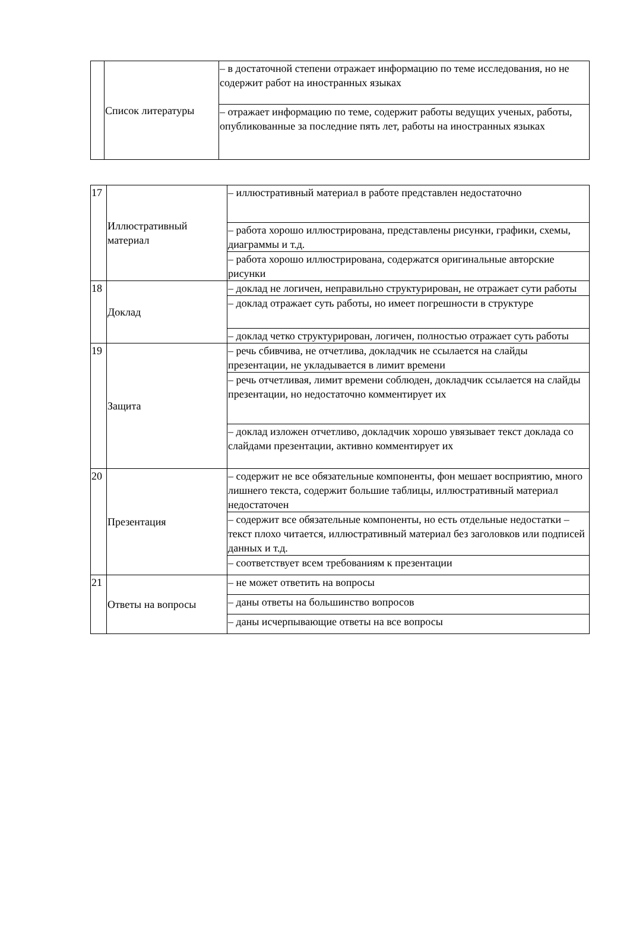| | Список литературы | – в достаточной степени отражает информацию по теме исследования, но не содержит работ на иностранных языках |
| | | – отражает информацию по теме, содержит работы ведущих ученых, работы, опубликованные за последние пять лет, работы на иностранных языках |
| 17 | Иллюстративный материал | – иллюстративный материал в работе представлен недостаточно |
| | | – работа хорошо иллюстрирована, представлены рисунки, графики, схемы, диаграммы и т.д. |
| | | – работа хорошо иллюстрирована, содержатся оригинальные авторские рисунки |
| 18 | Доклад | – доклад не логичен, неправильно структурирован, не отражает сути работы |
| | | – доклад отражает суть работы, но имеет погрешности в структуре |
| | | – доклад четко структурирован, логичен, полностью отражает суть работы |
| 19 | Защита | – речь сбивчива, не отчетлива, докладчик не ссылается на слайды презентации, не укладывается в лимит времени |
| | | – речь отчетливая, лимит времени соблюден, докладчик ссылается на слайды презентации, но недостаточно комментирует их |
| | | – доклад изложен отчетливо, докладчик хорошо увязывает текст доклада со слайдами презентации, активно комментирует их |
| 20 | Презентация | – содержит не все обязательные компоненты, фон мешает восприятию, много лишнего текста, содержит большие таблицы, иллюстративный материал недостаточен |
| | | – содержит все обязательные компоненты, но есть отдельные недостатки – текст плохо читается, иллюстративный материал без заголовков или подписей данных и т.д. |
| | | – соответствует всем требованиям к презентации |
| 21 | Ответы на вопросы | – не может ответить на вопросы |
| | | – даны ответы на большинство вопросов |
| | | – даны исчерпывающие ответы на все вопросы |